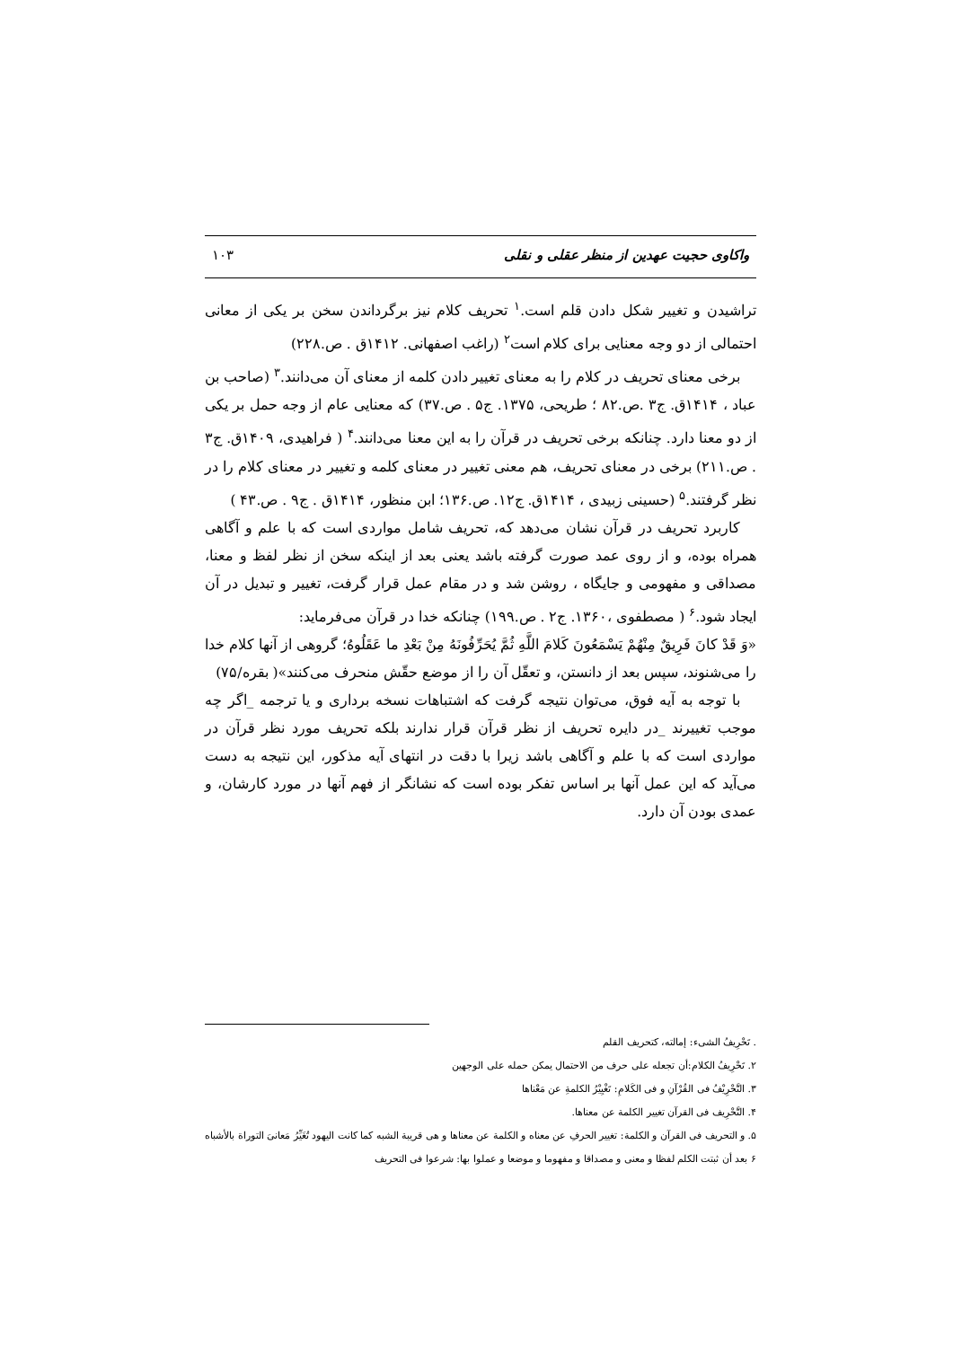واکاوی حجیت عهدین از منظر عقلی و نقلی ۱۰۳
تراشیدن و تغییر شکل دادن قلم است.<sup>۱</sup> تحریف کلام نیز برگرداندن سخن بر یکی از معانی احتمالی از دو وجه معنایی برای کلام است<sup>۲</sup> (راغب اصفهانی. ۱۴۱۲ق . ص.۲۲۸)
برخی معنای تحریف در کلام را به معنای تغییر دادن کلمه از معنای آن می‌دانند.<sup>۳</sup> (صاحب بن عباد ، ۱۴۱۴ق. ج۳ .ص.۸۲ ؛ طریحی، ۱۳۷۵. ج۵ . ص.۳۷) که معنایی عام از وجه حمل بر یکی از دو معنا دارد. چنانکه برخی تحریف در قرآن را به این معنا می‌دانند.<sup>۴</sup> ( فراهیدی، ۱۴۰۹ق. ج۳ . ص.۲۱۱) برخی در معنای تحریف، هم معنی تغییر در معنای کلمه و تغییر در معنای کلام را در نظر گرفتند.<sup>۵</sup> (حسینی زبیدی ، ۱۴۱۴ق. ج۱۲. ص.۱۳۶؛ ابن منظور، ۱۴۱۴ق . ج۹ . ص.۴۳ )
کاربرد تحریف در قرآن نشان می‌دهد که، تحریف شامل مواردی است که با علم و آگاهی همراه بوده، و از روی عمد صورت گرفته باشد یعنی بعد از اینکه سخن از نظر لفظ و معنا، مصداقی و مفهومی و جایگاه ، روشن شد و در مقام عمل قرار گرفت، تغییر و تبدیل در آن ایجاد شود.<sup>۶</sup> ( مصطفوی ،۱۳۶۰. ج۲ . ص.۱۹۹) چنانکه خدا در قرآن می‌فرماید:
«وَ قَدْ كانَ فَرِيقٌ مِنْهُمْ يَسْمَعُونَ كَلامَ اللَّهِ ثُمَّ يُحَرِّفُونَهُ مِنْ بَعْدِ ما عَقَلُوهُ؛ گروهی از آنها کلام خدا را می‌شنوند، سپس بعد از دانستن، و تعقّل آن را از موضع حقّش منحرف می‌کنند»( بقره/۷۵)
با توجه به آیه فوق، می‌توان نتیجه گرفت که اشتباهات نسخه برداری و یا ترجمه _اگر چه موجب تغییرند _در دایره تحریف از نظر قرآن قرار ندارند بلکه تحریف مورد نظر قرآن در مواردی است که با علم و آگاهی باشد زیرا با دقت در انتهای آیه مذکور، این نتیجه به دست می‌آید که این عمل آنها بر اساس تفکر بوده است که نشانگر از فهم آنها در مورد کارشان، و عمدی بودن آن دارد.
. تَحْرِيفُ الشیء: إمالته، كتحريف القلم
۲. تَحْرِيفُ الكلام:أن تجعله على حرف من الاحتمال يمكن حمله على الوجهين
۳. التَّحْرِيْفُ فی القُرْآنِ و فی الكَلامِ: تَغْيِيْرُ الكلمةِ عن مَعْناها
۴. التَّحْرِيف فی القرآن تغيير الكلمة عن معناها.
۵. و التحريف فی القرآن و الكلمة: تغيير الحرفِ عن معناه و الكلمة عن معناها و هی قريبة الشبه كما كانت اليهود تُغَيِّرُ مَعانیَ التوراة بالأشباه
۶ بعد أن ثبتت الكلم لفظا و معنى و مصداقا و مفهوما و موضعا و عملوا بها: شرعوا فی التحريف